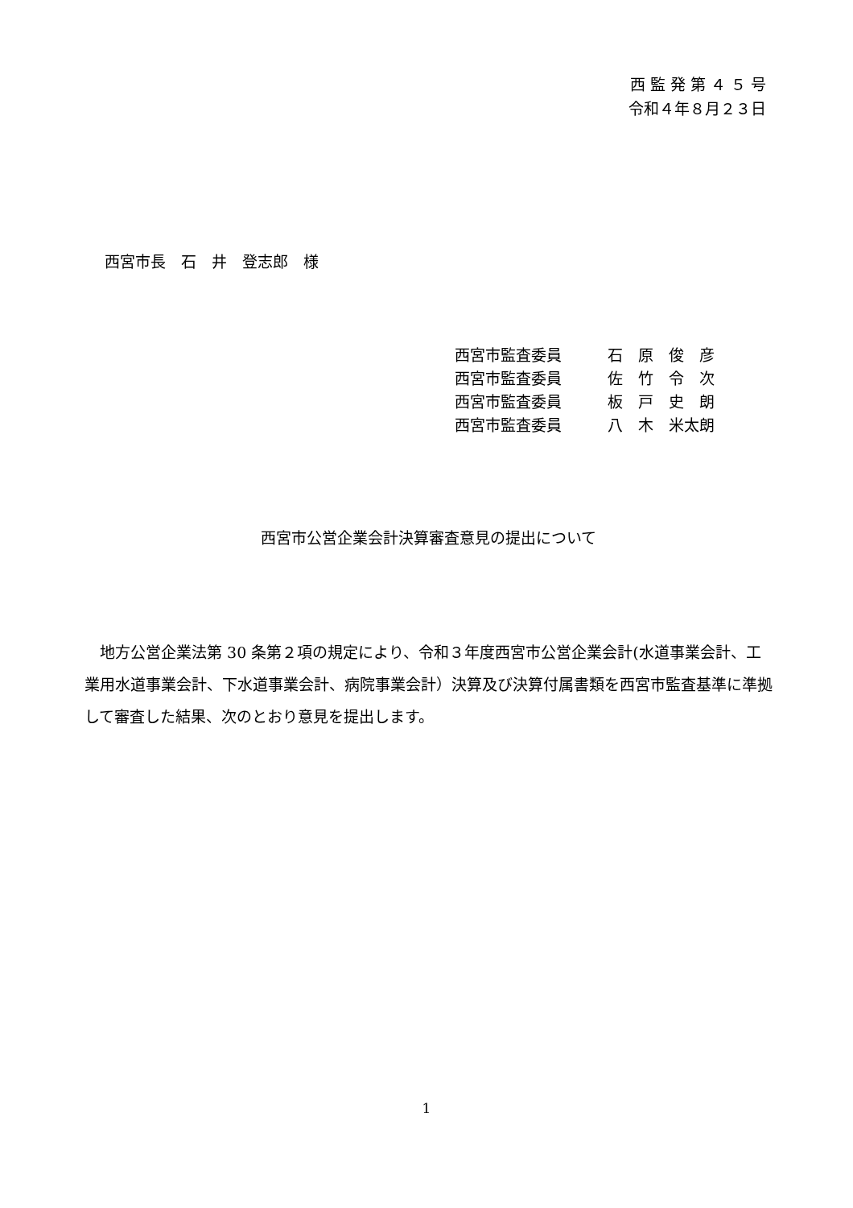西 監 発 第 ４ ５ 号
令和４年８月２３日
西宮市長　石　井　登志郎　様
西宮市監査委員 石　原　俊　彦
西宮市監査委員 佐　竹　令　次
西宮市監査委員 板　戸　史　朗
西宮市監査委員 八　木　米太朗
西宮市公営企業会計決算審査意見の提出について
地方公営企業法第 30 条第２項の規定により、令和３年度西宮市公営企業会計(水道事業会計、工業用水道事業会計、下水道事業会計、病院事業会計）決算及び決算付属書類を西宮市監査基準に準拠して審査した結果、次のとおり意見を提出します。
1